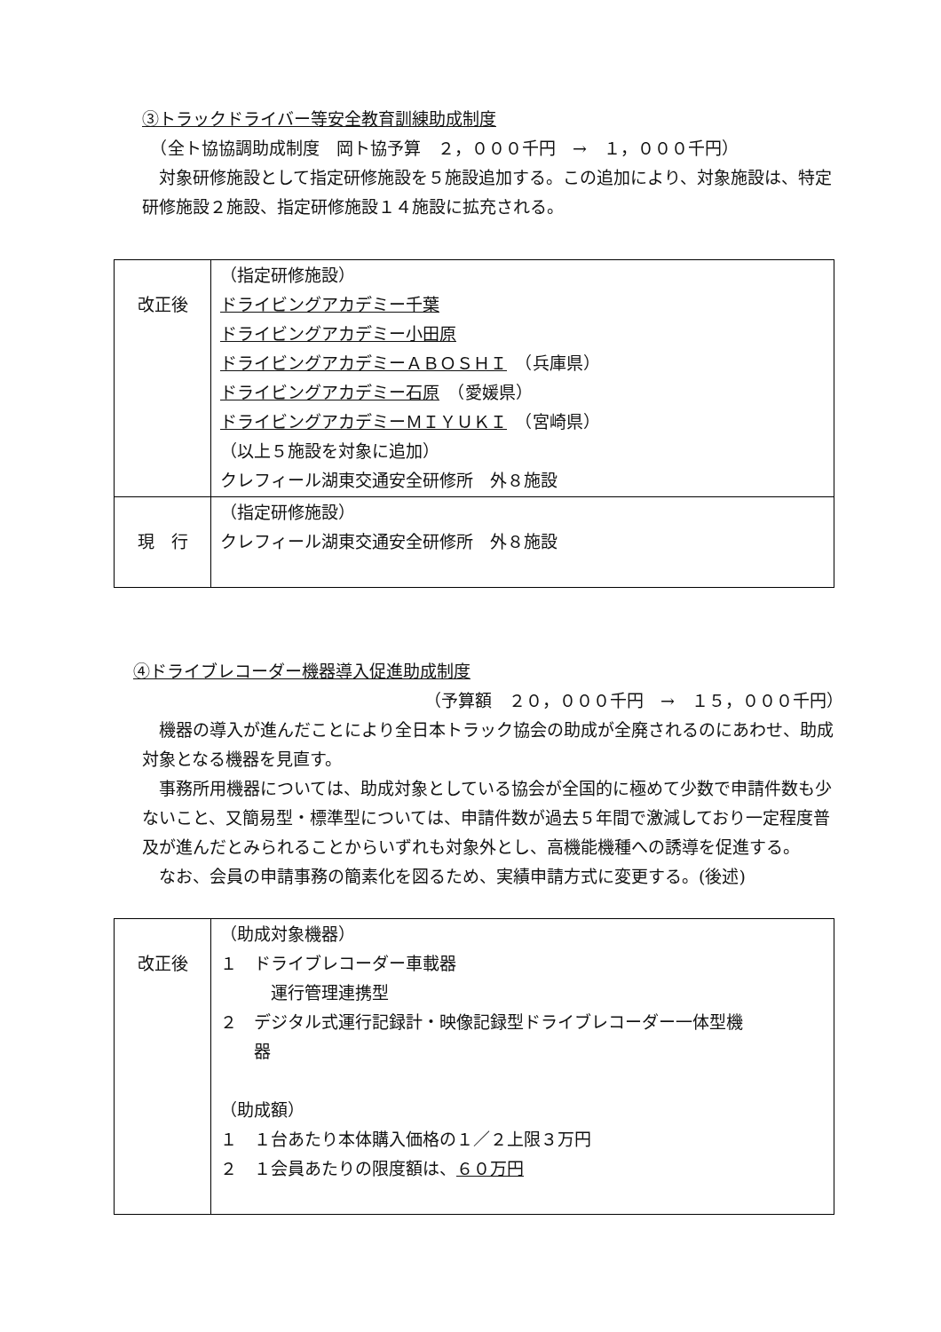③トラックドライバー等安全教育訓練助成制度
　（全ト協協調助成制度　岡ト協予算　２，０００千円　→　１，０００千円）
　対象研修施設として指定研修施設を５施設追加する。この追加により、対象施設は、特定研修施設２施設、指定研修施設１４施設に拡充される。
| 改正後 | （指定研修施設） ドライビングアカデミー千葉 ドライビングアカデミー小田原 ドライビングアカデミーＡＢＯＳＨＩ （兵庫県） ドライビングアカデミー石原 （愛媛県） ドライビングアカデミーＭＩＹＵＫＩ （宮崎県） （以上５施設を対象に追加） クレフィール湖東交通安全研修所 外８施設 |
| 現 行 | （指定研修施設） クレフィール湖東交通安全研修所 外８施設 |
④ドライブレコーダー機器導入促進助成制度
（予算額　２０，０００千円　→　１５，０００千円）
　機器の導入が進んだことにより全日本トラック協会の助成が全廃されるのにあわせ、助成対象となる機器を見直す。
　事務所用機器については、助成対象としている協会が全国的に極めて少数で申請件数も少ないこと、又簡易型・標準型については、申請件数が過去５年間で激減しており一定程度普及が進んだとみられることからいずれも対象外とし、高機能機種への誘導を促進する。
　なお、会員の申請事務の簡素化を図るため、実績申請方式に変更する。(後述)
| 改正後 | （助成対象機器） １ ドライブレコーダー車載器 運行管理連携型 ２ デジタル式運行記録計・映像記録型ドライブレコーダー一体型機 器 （助成額） １ １台あたり本体購入価格の１／２上限３万円 ２ １会員あたりの限度額は、 ６０万円 |